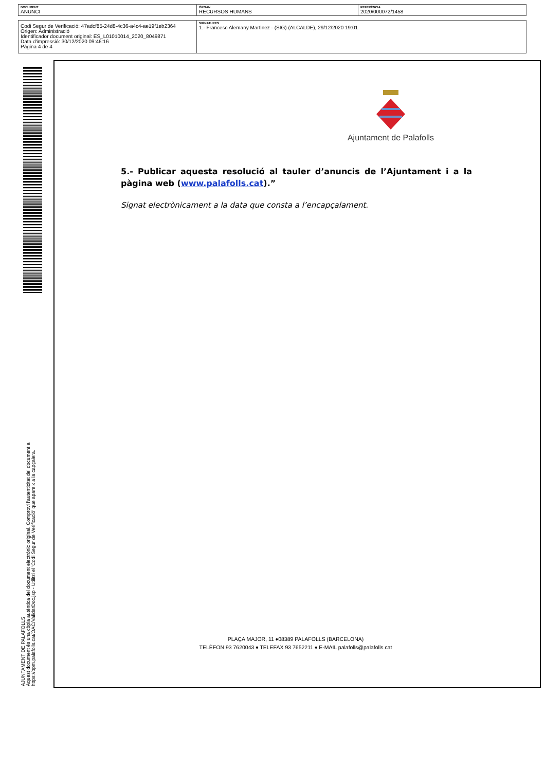| DOCUMENT ANUNCI | ÒRGAN RECURSOS HUMANS | REFERÈNCIA 2020/000072/1458 |
| Codi Segur de Verificació: 47adcf85-24d8-4c36-a4c4-ae19f1eb2364 Origen: Administració Identificador document original: ES_L01010014_2020_8049871 Data d'impressió: 30/12/2020 09:46:16 Pàgina 4 de 4 | SIGNATURES 1.- Francesc Alemany Martinez - (SIG) (ALCALDE), 29/12/2020 19:01 |
AJUNTAMENT DE PALAFOLLS
Aquest document és una còpia autèntica del document electrònic original. Comprovi l'autenticitat del document a
https://bpm.palafolls.cat/OAC/ValidarDoc.jsp - Utilitzi el 'Codi Segur de Verificació' que apareix a la capçalera.
Ajuntament de Palafolls
5.- Publicar aquesta resolució al tauler d’anuncis de l’Ajuntament i a la pàgina web (www.palafolls.cat).”
Signat electrònicament a la data que consta a l’encapçalament.
PLAÇA MAJOR, 11 ♦08389 PALAFOLLS (BARCELONA)
TELÈFON 93 7620043 ♦ TELEFAX 93 7652211 ♦ E-MAIL palafolls@palafolls.cat